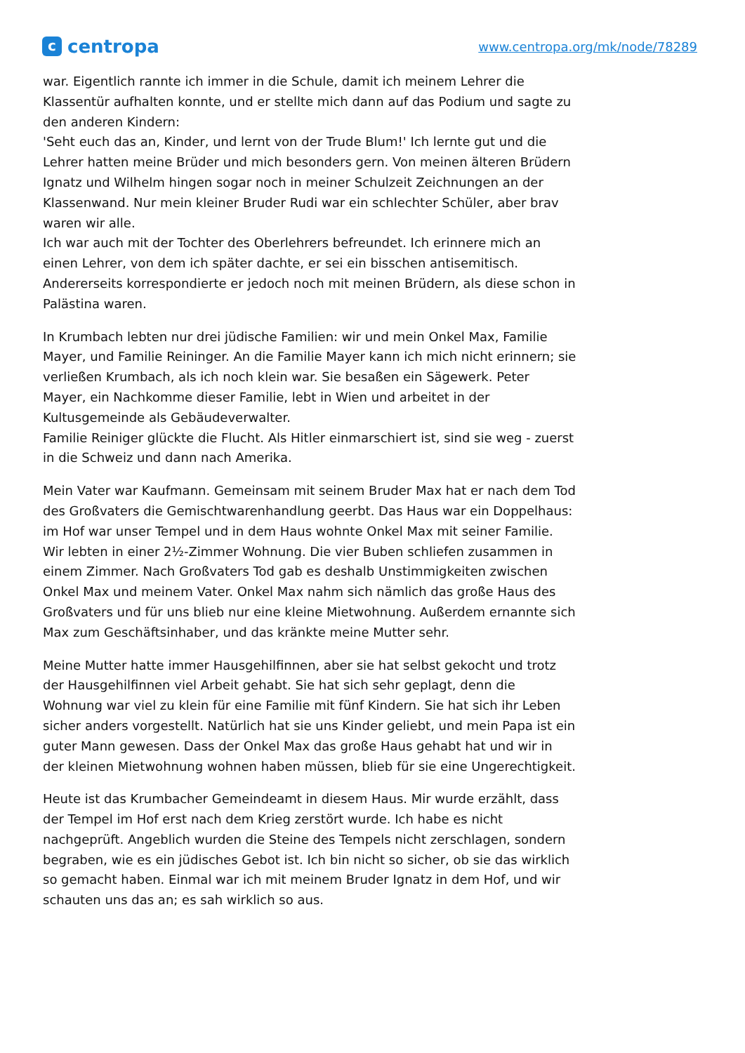ccentropa
www.centropa.org/mk/node/78289
war. Eigentlich rannte ich immer in die Schule, damit ich meinem Lehrer die Klassentür aufhalten konnte, und er stellte mich dann auf das Podium und sagte zu den anderen Kindern:
'Seht euch das an, Kinder, und lernt von der Trude Blum!' Ich lernte gut und die Lehrer hatten meine Brüder und mich besonders gern. Von meinen älteren Brüdern Ignatz und Wilhelm hingen sogar noch in meiner Schulzeit Zeichnungen an der Klassenwand. Nur mein kleiner Bruder Rudi war ein schlechter Schüler, aber brav waren wir alle.
Ich war auch mit der Tochter des Oberlehrers befreundet. Ich erinnere mich an einen Lehrer, von dem ich später dachte, er sei ein bisschen antisemitisch. Andererseits korrespondierte er jedoch noch mit meinen Brüdern, als diese schon in Palästina waren.
In Krumbach lebten nur drei jüdische Familien: wir und mein Onkel Max, Familie Mayer, und Familie Reininger. An die Familie Mayer kann ich mich nicht erinnern; sie verließen Krumbach, als ich noch klein war. Sie besaßen ein Sägewerk. Peter Mayer, ein Nachkomme dieser Familie, lebt in Wien und arbeitet in der Kultusgemeinde als Gebäudeverwalter.
Familie Reiniger glückte die Flucht. Als Hitler einmarschiert ist, sind sie weg - zuerst in die Schweiz und dann nach Amerika.
Mein Vater war Kaufmann. Gemeinsam mit seinem Bruder Max hat er nach dem Tod des Großvaters die Gemischtwarenhandlung geerbt. Das Haus war ein Doppelhaus: im Hof war unser Tempel und in dem Haus wohnte Onkel Max mit seiner Familie. Wir lebten in einer 2½-Zimmer Wohnung. Die vier Buben schliefen zusammen in einem Zimmer. Nach Großvaters Tod gab es deshalb Unstimmigkeiten zwischen Onkel Max und meinem Vater. Onkel Max nahm sich nämlich das große Haus des Großvaters und für uns blieb nur eine kleine Mietwohnung. Außerdem ernannte sich Max zum Geschäftsinhaber, und das kränkte meine Mutter sehr.
Meine Mutter hatte immer Hausgehilfinnen, aber sie hat selbst gekocht und trotz der Hausgehilfinnen viel Arbeit gehabt. Sie hat sich sehr geplagt, denn die Wohnung war viel zu klein für eine Familie mit fünf Kindern. Sie hat sich ihr Leben sicher anders vorgestellt. Natürlich hat sie uns Kinder geliebt, und mein Papa ist ein guter Mann gewesen. Dass der Onkel Max das große Haus gehabt hat und wir in der kleinen Mietwohnung wohnen haben müssen, blieb für sie eine Ungerechtigkeit.
Heute ist das Krumbacher Gemeindeamt in diesem Haus. Mir wurde erzählt, dass der Tempel im Hof erst nach dem Krieg zerstört wurde. Ich habe es nicht nachgeprüft. Angeblich wurden die Steine des Tempels nicht zerschlagen, sondern begraben, wie es ein jüdisches Gebot ist. Ich bin nicht so sicher, ob sie das wirklich so gemacht haben. Einmal war ich mit meinem Bruder Ignatz in dem Hof, und wir schauten uns das an; es sah wirklich so aus.